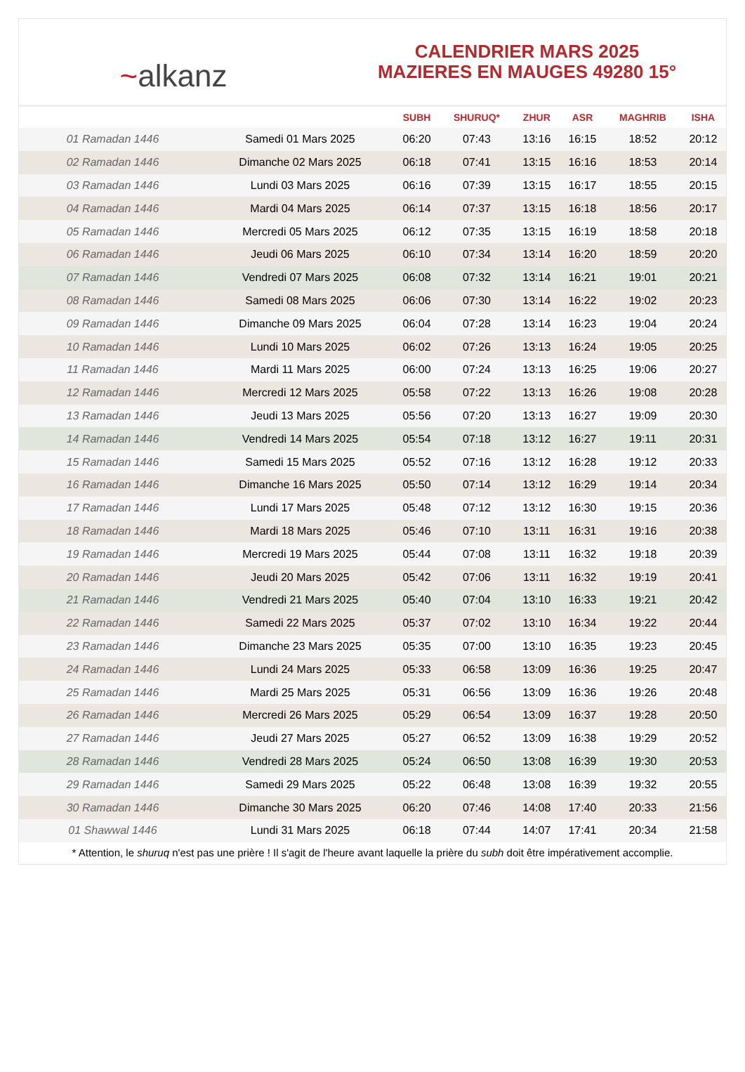~alkanz
CALENDRIER MARS 2025
MAZIERES EN MAUGES 49280 15°
| | | SUBH | SHURUQ* | ZHUR | ASR | MAGHRIB | ISHA |
| --- | --- | --- | --- | --- | --- | --- | --- |
| 01 Ramadan 1446 | Samedi 01 Mars 2025 | 06:20 | 07:43 | 13:16 | 16:15 | 18:52 | 20:12 |
| 02 Ramadan 1446 | Dimanche 02 Mars 2025 | 06:18 | 07:41 | 13:15 | 16:16 | 18:53 | 20:14 |
| 03 Ramadan 1446 | Lundi 03 Mars 2025 | 06:16 | 07:39 | 13:15 | 16:17 | 18:55 | 20:15 |
| 04 Ramadan 1446 | Mardi 04 Mars 2025 | 06:14 | 07:37 | 13:15 | 16:18 | 18:56 | 20:17 |
| 05 Ramadan 1446 | Mercredi 05 Mars 2025 | 06:12 | 07:35 | 13:15 | 16:19 | 18:58 | 20:18 |
| 06 Ramadan 1446 | Jeudi 06 Mars 2025 | 06:10 | 07:34 | 13:14 | 16:20 | 18:59 | 20:20 |
| 07 Ramadan 1446 | Vendredi 07 Mars 2025 | 06:08 | 07:32 | 13:14 | 16:21 | 19:01 | 20:21 |
| 08 Ramadan 1446 | Samedi 08 Mars 2025 | 06:06 | 07:30 | 13:14 | 16:22 | 19:02 | 20:23 |
| 09 Ramadan 1446 | Dimanche 09 Mars 2025 | 06:04 | 07:28 | 13:14 | 16:23 | 19:04 | 20:24 |
| 10 Ramadan 1446 | Lundi 10 Mars 2025 | 06:02 | 07:26 | 13:13 | 16:24 | 19:05 | 20:25 |
| 11 Ramadan 1446 | Mardi 11 Mars 2025 | 06:00 | 07:24 | 13:13 | 16:25 | 19:06 | 20:27 |
| 12 Ramadan 1446 | Mercredi 12 Mars 2025 | 05:58 | 07:22 | 13:13 | 16:26 | 19:08 | 20:28 |
| 13 Ramadan 1446 | Jeudi 13 Mars 2025 | 05:56 | 07:20 | 13:13 | 16:27 | 19:09 | 20:30 |
| 14 Ramadan 1446 | Vendredi 14 Mars 2025 | 05:54 | 07:18 | 13:12 | 16:27 | 19:11 | 20:31 |
| 15 Ramadan 1446 | Samedi 15 Mars 2025 | 05:52 | 07:16 | 13:12 | 16:28 | 19:12 | 20:33 |
| 16 Ramadan 1446 | Dimanche 16 Mars 2025 | 05:50 | 07:14 | 13:12 | 16:29 | 19:14 | 20:34 |
| 17 Ramadan 1446 | Lundi 17 Mars 2025 | 05:48 | 07:12 | 13:12 | 16:30 | 19:15 | 20:36 |
| 18 Ramadan 1446 | Mardi 18 Mars 2025 | 05:46 | 07:10 | 13:11 | 16:31 | 19:16 | 20:38 |
| 19 Ramadan 1446 | Mercredi 19 Mars 2025 | 05:44 | 07:08 | 13:11 | 16:32 | 19:18 | 20:39 |
| 20 Ramadan 1446 | Jeudi 20 Mars 2025 | 05:42 | 07:06 | 13:11 | 16:32 | 19:19 | 20:41 |
| 21 Ramadan 1446 | Vendredi 21 Mars 2025 | 05:40 | 07:04 | 13:10 | 16:33 | 19:21 | 20:42 |
| 22 Ramadan 1446 | Samedi 22 Mars 2025 | 05:37 | 07:02 | 13:10 | 16:34 | 19:22 | 20:44 |
| 23 Ramadan 1446 | Dimanche 23 Mars 2025 | 05:35 | 07:00 | 13:10 | 16:35 | 19:23 | 20:45 |
| 24 Ramadan 1446 | Lundi 24 Mars 2025 | 05:33 | 06:58 | 13:09 | 16:36 | 19:25 | 20:47 |
| 25 Ramadan 1446 | Mardi 25 Mars 2025 | 05:31 | 06:56 | 13:09 | 16:36 | 19:26 | 20:48 |
| 26 Ramadan 1446 | Mercredi 26 Mars 2025 | 05:29 | 06:54 | 13:09 | 16:37 | 19:28 | 20:50 |
| 27 Ramadan 1446 | Jeudi 27 Mars 2025 | 05:27 | 06:52 | 13:09 | 16:38 | 19:29 | 20:52 |
| 28 Ramadan 1446 | Vendredi 28 Mars 2025 | 05:24 | 06:50 | 13:08 | 16:39 | 19:30 | 20:53 |
| 29 Ramadan 1446 | Samedi 29 Mars 2025 | 05:22 | 06:48 | 13:08 | 16:39 | 19:32 | 20:55 |
| 30 Ramadan 1446 | Dimanche 30 Mars 2025 | 06:20 | 07:46 | 14:08 | 17:40 | 20:33 | 21:56 |
| 01 Shawwal 1446 | Lundi 31 Mars 2025 | 06:18 | 07:44 | 14:07 | 17:41 | 20:34 | 21:58 |
* Attention, le shuruq n'est pas une prière ! Il s'agit de l'heure avant laquelle la prière du subh doit être impérativement accomplie.